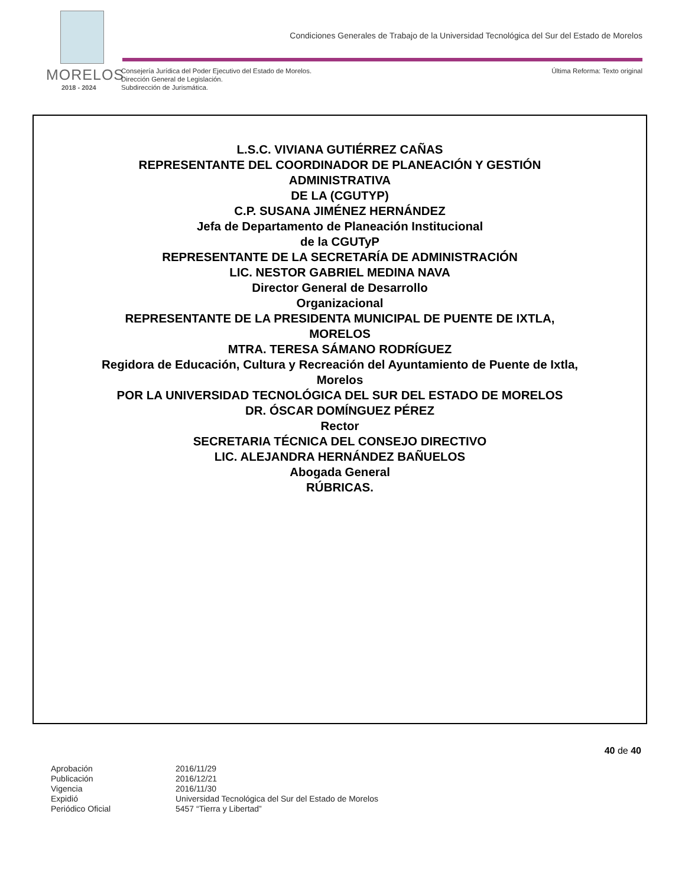MORELOS
2018 - 2024
Condiciones Generales de Trabajo de la Universidad Tecnológica del Sur del Estado de Morelos
Consejería Jurídica del Poder Ejecutivo del Estado de Morelos.
Dirección General de Legislación.
Subdirección de Jurismática.
Última Reforma: Texto original
L.S.C. VIVIANA GUTIÉRREZ CAÑAS
REPRESENTANTE DEL COORDINADOR DE PLANEACIÓN Y GESTIÓN ADMINISTRATIVA
DE LA (CGUTYP)
C.P. SUSANA JIMÉNEZ HERNÁNDEZ
Jefa de Departamento de Planeación Institucional
de la CGUTyP
REPRESENTANTE DE LA SECRETARÍA DE ADMINISTRACIÓN
LIC. NESTOR GABRIEL MEDINA NAVA
Director General de Desarrollo
Organizacional
REPRESENTANTE DE LA PRESIDENTA MUNICIPAL DE PUENTE DE IXTLA, MORELOS
MTRA. TERESA SÁMANO RODRÍGUEZ
Regidora de Educación, Cultura y Recreación del Ayuntamiento de Puente de Ixtla, Morelos
POR LA UNIVERSIDAD TECNOLÓGICA DEL SUR DEL ESTADO DE MORELOS
DR. ÓSCAR DOMÍNGUEZ PÉREZ
Rector
SECRETARIA TÉCNICA DEL CONSEJO DIRECTIVO
LIC. ALEJANDRA HERNÁNDEZ BAÑUELOS
Abogada General
RÚBRICAS.
40 de 40
| Aprobación | 2016/11/29 |
| Publicación | 2016/12/21 |
| Vigencia | 2016/11/30 |
| Expidió | Universidad Tecnológica del Sur del Estado de Morelos |
| Periódico Oficial | 5457 “Tierra y Libertad” |